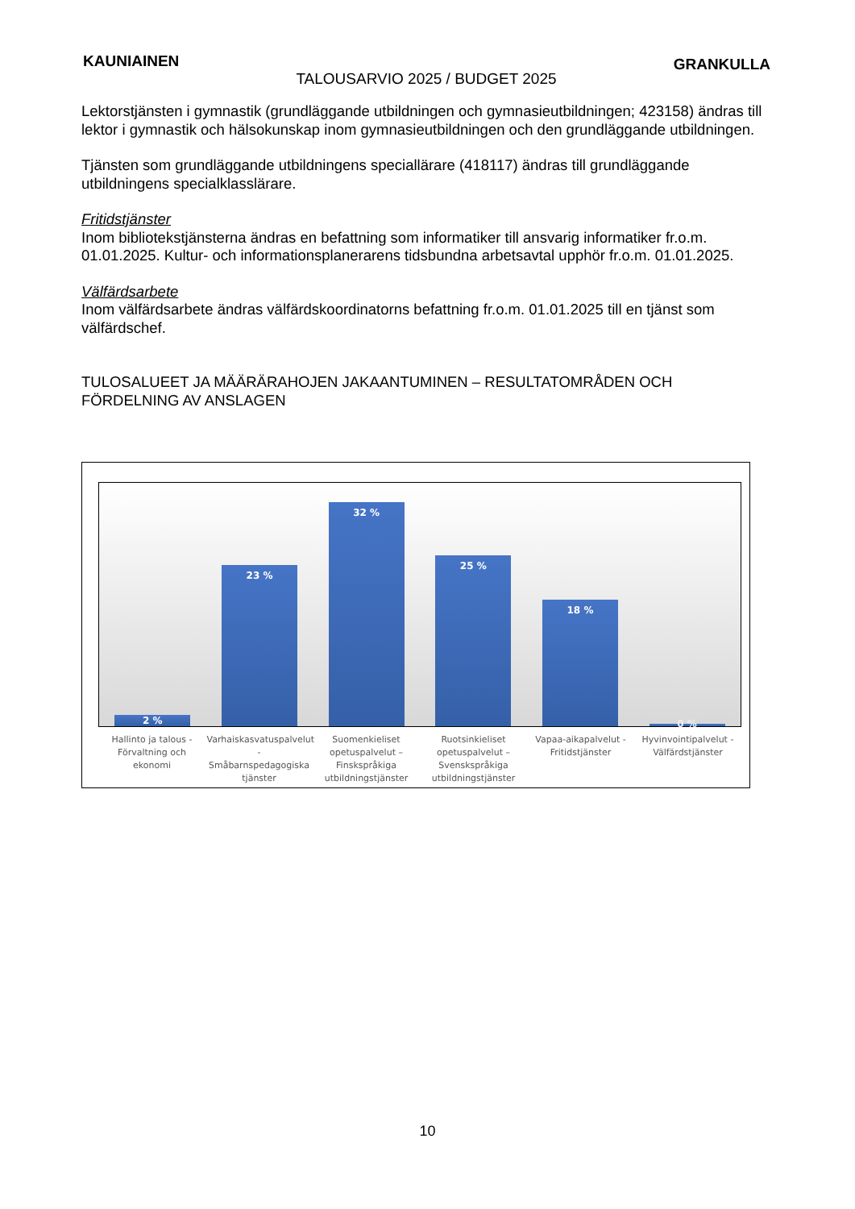KAUNIAINEN TALOUSARVIO 2025 / BUDGET 2025 GRANKULLA
Lektorstjänsten i gymnastik (grundläggande utbildningen och gymnasieutbildningen; 423158) ändras till lektor i gymnastik och hälsokunskap inom gymnasieutbildningen och den grundläggande utbildningen.
Tjänsten som grundläggande utbildningens speciallärare (418117) ändras till grundläggande utbildningens specialklasslärare.
Fritidstjänster
Inom bibliotekstjänsterna ändras en befattning som informatiker till ansvarig informatiker fr.o.m. 01.01.2025. Kultur- och informationsplanerarens tidsbundna arbetsavtal upphör fr.o.m. 01.01.2025.
Välfärdsarbete
Inom välfärdsarbete ändras välfärdskoordinatorns befattning fr.o.m. 01.01.2025 till en tjänst som välfärdschef.
TULOSALUEET JA MÄÄRÄRAHOJEN JAKAANTUMINEN – RESULTATOMRÅDEN OCH FÖRDELNING AV ANSLAGEN
2 %
23 %
32 %
25 %
18 %
0 %
Hallinto ja talous - Förvaltning och ekonomi
Varhaiskasvatuspalvelut - Småbarnspedagogiska tjänster
Suomenkieliset opetuspalvelut – Finskspråkiga utbildningstjänster
Ruotsinkieliset opetuspalvelut – Svenskspråkiga utbildningstjänster
Vapaa-aikapalvelut - Fritidstjänster
Hyvinvointipalvelut - Välfärdstjänster
10